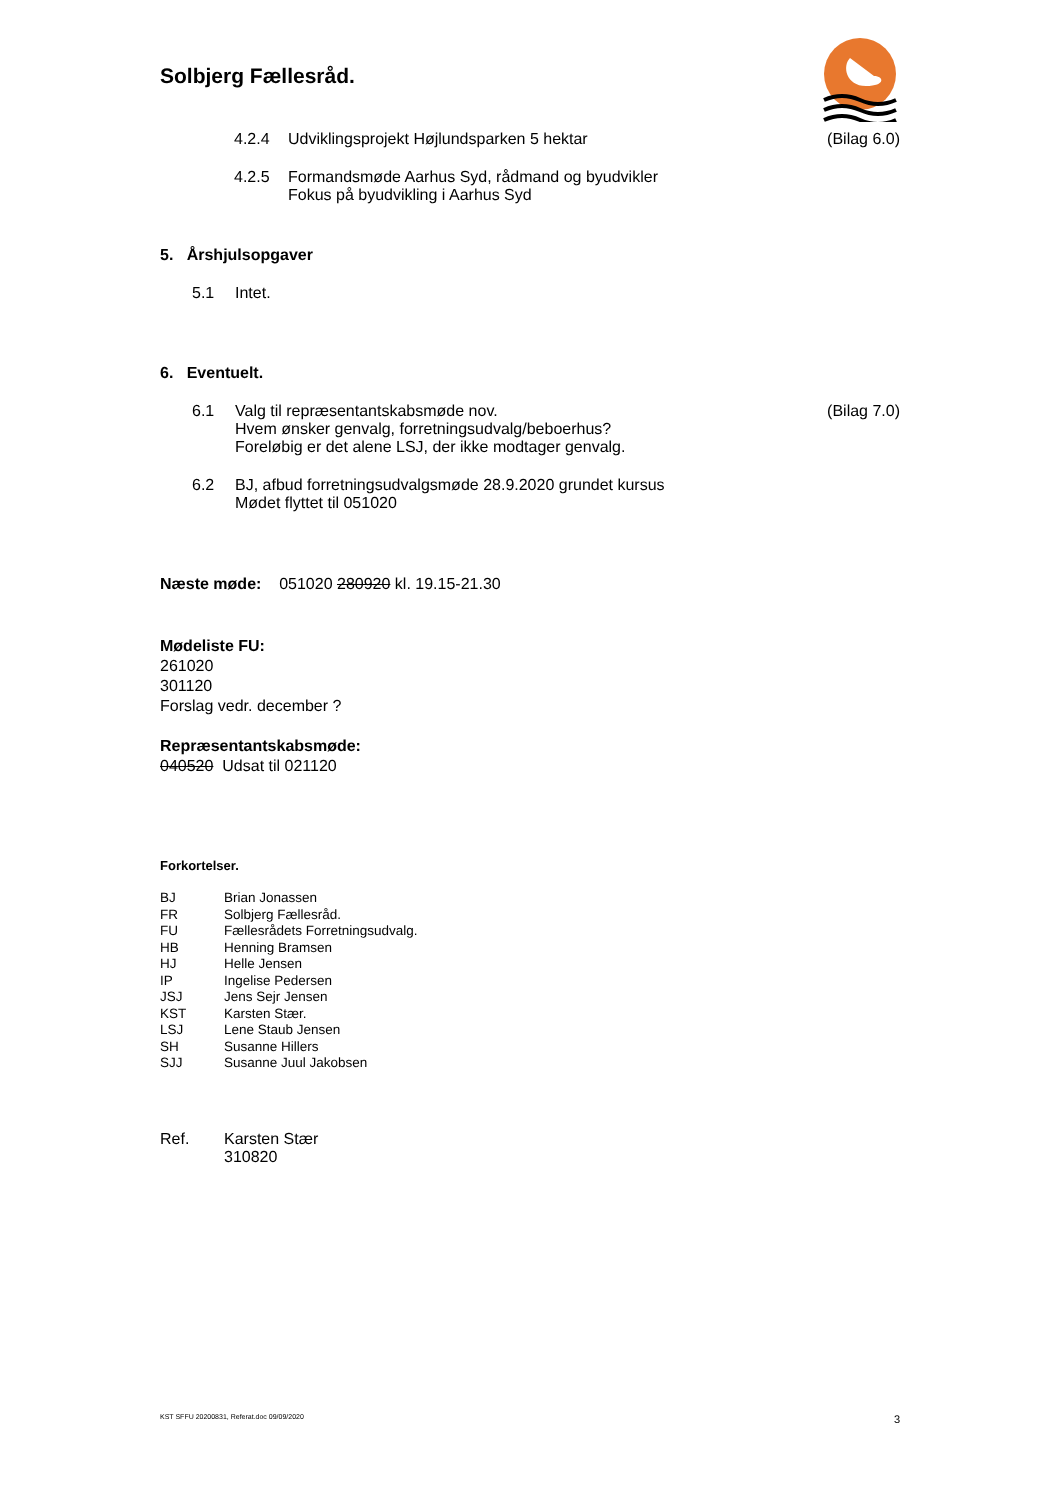Solbjerg Fællesråd.
4.2.4 Udviklingsprojekt Højlundsparken 5 hektar (Bilag 6.0)
4.2.5 Formandsmøde Aarhus Syd, rådmand og byudvikler
Fokus på byudvikling i Aarhus Syd
5. Årshjulsopgaver
5.1 Intet.
6. Eventuelt.
6.1 Valg til repræsentantskabsmøde nov.
Hvem ønsker genvalg, forretningsudvalg/beboerhus?
Foreløbig er det alene LSJ, der ikke modtager genvalg. (Bilag 7.0)
6.2 BJ, afbud forretningsudvalgsmøde 28.9.2020 grundet kursus
Mødet flyttet til 051020
Næste møde: 051020 280920 kl. 19.15-21.30
Mødeliste FU:
261020
301120
Forslag vedr. december ?
Repræsentantskabsmøde:
040520 Udsat til 021120
Forkortelser.
| BJ | Brian Jonassen |
| FR | Solbjerg Fællesråd. |
| FU | Fællesrådets Forretningsudvalg. |
| HB | Henning Bramsen |
| HJ | Helle Jensen |
| IP | Ingelise Pedersen |
| JSJ | Jens Sejr Jensen |
| KST | Karsten Stær. |
| LSJ | Lene Staub Jensen |
| SH | Susanne Hillers |
| SJJ | Susanne Juul Jakobsen |
Ref. Karsten Stær
310820
KST SFFU 20200831, Referat.doc 09/09/2020 3